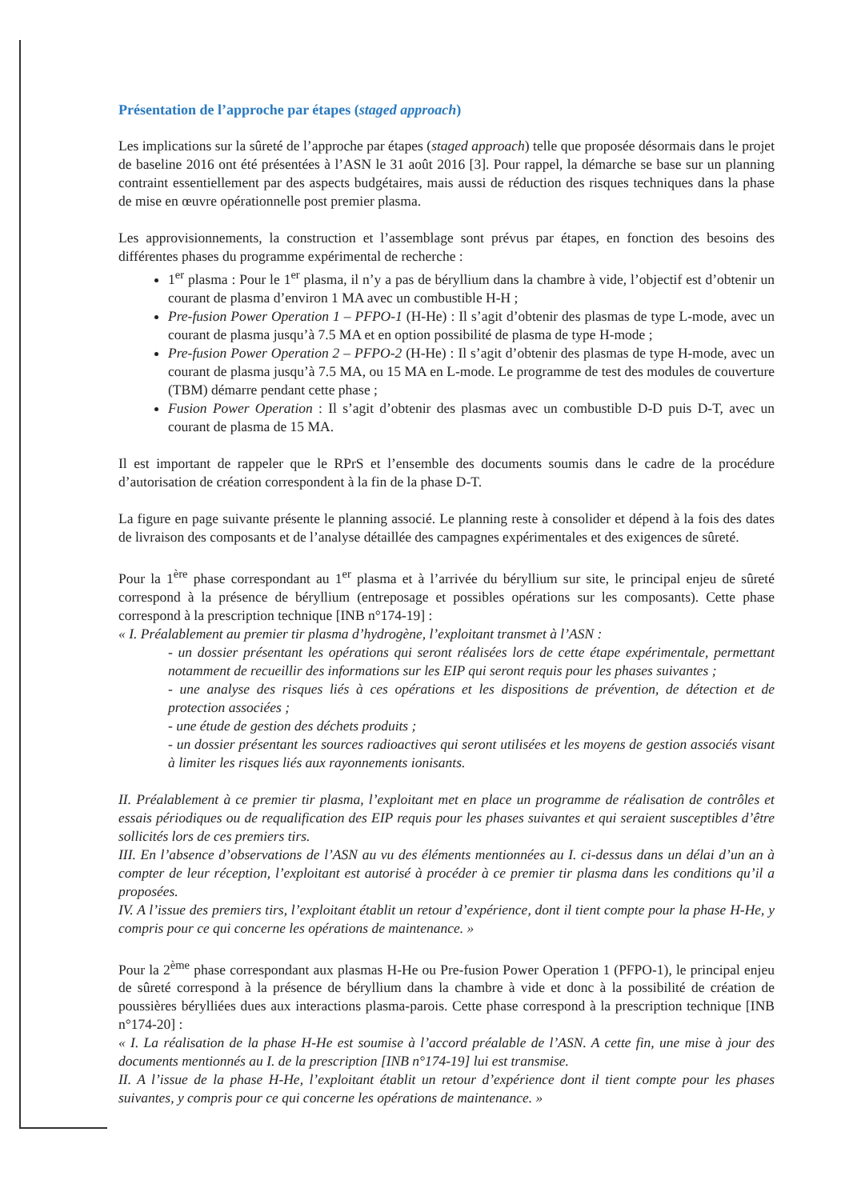Présentation de l’approche par étapes (staged approach)
Les implications sur la sûreté de l’approche par étapes (staged approach) telle que proposée désormais dans le projet de baseline 2016 ont été présentées à l’ASN le 31 août 2016 [3]. Pour rappel, la démarche se base sur un planning contraint essentiellement par des aspects budgétaires, mais aussi de réduction des risques techniques dans la phase de mise en œuvre opérationnelle post premier plasma.
Les approvisionnements, la construction et l’assemblage sont prévus par étapes, en fonction des besoins des différentes phases du programme expérimental de recherche :
1<sup>er</sup> plasma : Pour le 1<sup>er</sup> plasma, il n’y a pas de béryllium dans la chambre à vide, l’objectif est d’obtenir un courant de plasma d’environ 1 MA avec un combustible H-H ;
Pre-fusion Power Operation 1 – PFPO-1 (H-He) : Il s’agit d’obtenir des plasmas de type L-mode, avec un courant de plasma jusqu’à 7.5 MA et en option possibilité de plasma de type H-mode ;
Pre-fusion Power Operation 2 – PFPO-2 (H-He) : Il s’agit d’obtenir des plasmas de type H-mode, avec un courant de plasma jusqu’à 7.5 MA, ou 15 MA en L-mode. Le programme de test des modules de couverture (TBM) démarre pendant cette phase ;
Fusion Power Operation : Il s’agit d’obtenir des plasmas avec un combustible D-D puis D-T, avec un courant de plasma de 15 MA.
Il est important de rappeler que le RPrS et l’ensemble des documents soumis dans le cadre de la procédure d’autorisation de création correspondent à la fin de la phase D-T.
La figure en page suivante présente le planning associé. Le planning reste à consolider et dépend à la fois des dates de livraison des composants et de l’analyse détaillée des campagnes expérimentales et des exigences de sûreté.
Pour la 1<sup>ère</sup> phase correspondant au 1<sup>er</sup> plasma et à l’arrivée du béryllium sur site, le principal enjeu de sûreté correspond à la présence de béryllium (entreposage et possibles opérations sur les composants). Cette phase correspond à la prescription technique [INB n°174-19] :
« I. Préalablement au premier tir plasma d’hydrogène, l’exploitant transmet à l’ASN :
- un dossier présentant les opérations qui seront réalisées lors de cette étape expérimentale, permettant notamment de recueillir des informations sur les EIP qui seront requis pour les phases suivantes ;
- une analyse des risques liés à ces opérations et les dispositions de prévention, de détection et de protection associées ;
- une étude de gestion des déchets produits ;
- un dossier présentant les sources radioactives qui seront utilisées et les moyens de gestion associés visant à limiter les risques liés aux rayonnements ionisants.
II. Préalablement à ce premier tir plasma, l’exploitant met en place un programme de réalisation de contrôles et essais périodiques ou de requalification des EIP requis pour les phases suivantes et qui seraient susceptibles d’être sollicités lors de ces premiers tirs.
III. En l’absence d’observations de l’ASN au vu des éléments mentionnées au I. ci-dessus dans un délai d’un an à compter de leur réception, l’exploitant est autorisé à procéder à ce premier tir plasma dans les conditions qu’il a proposées.
IV. A l’issue des premiers tirs, l’exploitant établit un retour d’expérience, dont il tient compte pour la phase H-He, y compris pour ce qui concerne les opérations de maintenance. »
Pour la 2<sup>ème</sup> phase correspondant aux plasmas H-He ou Pre-fusion Power Operation 1 (PFPO-1), le principal enjeu de sûreté correspond à la présence de béryllium dans la chambre à vide et donc à la possibilité de création de poussières bérylliées dues aux interactions plasma-parois. Cette phase correspond à la prescription technique [INB n°174-20] :
« I. La réalisation de la phase H-He est soumise à l’accord préalable de l’ASN. A cette fin, une mise à jour des documents mentionnés au I. de la prescription [INB n°174-19] lui est transmise.
II. A l’issue de la phase H-He, l’exploitant établit un retour d’expérience dont il tient compte pour les phases suivantes, y compris pour ce qui concerne les opérations de maintenance. »